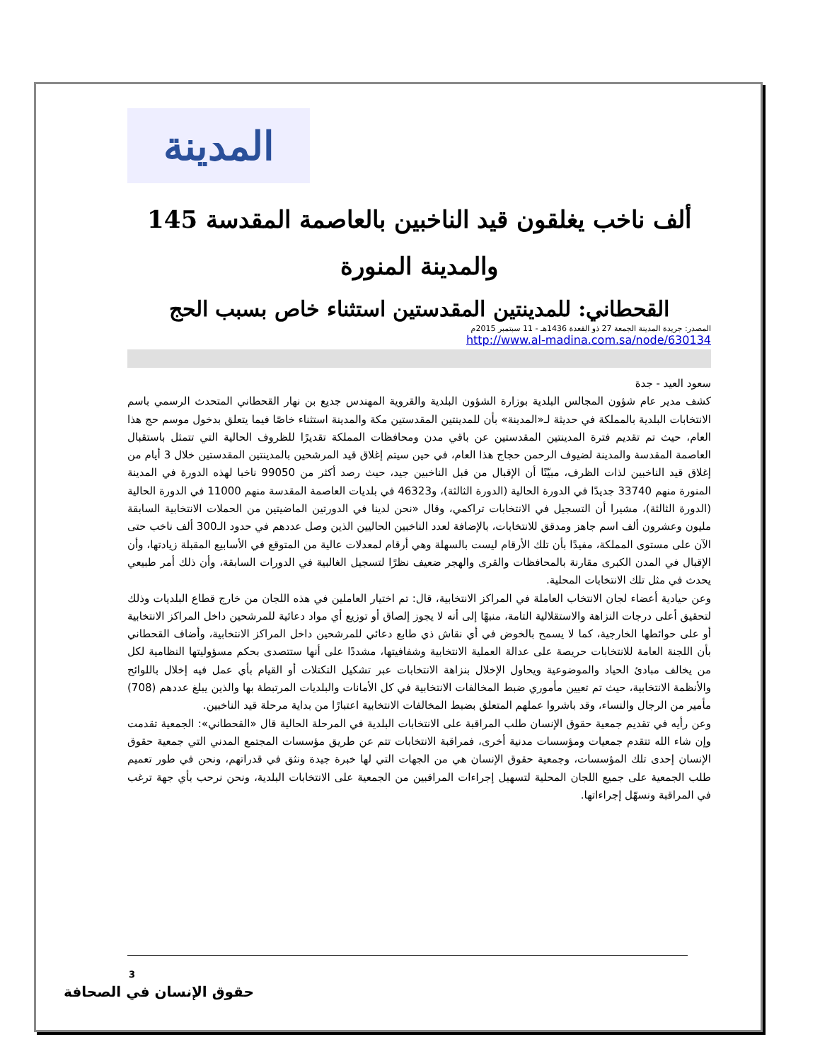المدينة
ألف ناخب يغلقون قيد الناخبين بالعاصمة المقدسة 145 والمدينة المنورة
القحطاني: للمدينتين المقدستين استثناء خاص بسبب الحج
المصدر: جريدة المدينة الجمعة 27 ذو القعدة 1436هـ - 11 سبتمبر 2015م
http://www.al-madina.com.sa/node/630134
سعود العيد - جدة
كشف مدير عام شؤون المجالس البلدية بوزارة الشؤون البلدية والقروية المهندس جديع بن نهار القحطاني المتحدث الرسمي باسم الانتخابات البلدية بالمملكة في حديثة لـ«المدينة» بأن للمدينتين المقدستين مكة والمدينة استثناء خاصًا فيما يتعلق بدخول موسم حج هذا العام، حيث تم تقديم فترة المدينتين المقدستين عن باقي مدن ومحافظات المملكة تقديرًا للظروف الحالية التي تتمثل باستقبال العاصمة المقدسة والمدينة لضيوف الرحمن حجاج هذا العام، في حين سيتم إغلاق قيد المرشحين بالمدينتين المقدستين خلال 3 أيام من إغلاق قيد الناخبين لذات الظرف، مبيّنًا أن الإقبال من قبل الناخبين جيد، حيث رصد أكثر من 99050 ناخبا لهذه الدورة في المدينة المنورة منهم 33740 جديدًا في الدورة الحالية (الدورة الثالثة)، و46323 في بلديات العاصمة المقدسة منهم 11000 في الدورة الحالية (الدورة الثالثة)، مشيرا أن التسجيل في الانتخابات تراكمي، وقال «نحن لدينا في الدورتين الماضيتين من الحملات الانتخابية السابقة مليون وعشرون ألف اسم جاهز ومدقق للانتخابات، بالإضافة لعدد الناخبين الحاليين الذين وصل عددهم في حدود الـ300 ألف ناخب حتى الآن على مستوى المملكة، مفيدًا بأن تلك الأرقام ليست بالسهلة وهي أرقام لمعدلات عالية من المتوقع في الأسابيع المقبلة زيادتها، وأن الإقبال في المدن الكبرى مقارنة بالمحافظات والقرى والهجر ضعيف نظرًا لتسجيل الغالبية في الدورات السابقة، وأن ذلك أمر طبيعي يحدث في مثل تلك الانتخابات المحلية.
وعن حيادية أعضاء لجان الانتخاب العاملة في المراكز الانتخابية، قال: تم اختيار العاملين في هذه اللجان من خارج قطاع البلديات وذلك لتحقيق أعلى درجات النزاهة والاستقلالية التامة، منبهًا إلى أنه لا يجوز إلصاق أو توزيع أي مواد دعائية للمرشحين داخل المراكز الانتخابية أو على حوائطها الخارجية، كما لا يسمح بالخوض في أي نقاش ذي طابع دعائي للمرشحين داخل المراكز الانتخابية، وأضاف القحطاني بأن اللجنة العامة للانتخابات حريصة على عدالة العملية الانتخابية وشفافيتها، مشددًا على أنها ستتصدى بحكم مسؤوليتها النظامية لكل من يخالف مبادئ الحياد والموضوعية ويحاول الإخلال بنزاهة الانتخابات عبر تشكيل التكتلات أو القيام بأي عمل فيه إخلال باللوائح والأنظمة الانتخابية، حيث تم تعيين مأموري ضبط المخالفات الانتخابية في كل الأمانات والبلديات المرتبطة بها والذين يبلغ عددهم (708) مأمير من الرجال والنساء، وقد باشروا عملهم المتعلق بضبط المخالفات الانتخابية اعتبارًا من بداية مرحلة قيد الناخبين.
وعن رأيه في تقديم جمعية حقوق الإنسان طلب المراقبة على الانتخابات البلدية في المرحلة الحالية قال «القحطاني»: الجمعية تقدمت وإن شاء الله تتقدم جمعيات ومؤسسات مدنية أخرى، فمراقبة الانتخابات تتم عن طريق مؤسسات المجتمع المدني التي جمعية حقوق الإنسان إحدى تلك المؤسسات، وجمعية حقوق الإنسان هي من الجهات التي لها خبرة جيدة ونثق في قدراتهم، ونحن في طور تعميم طلب الجمعية على جميع اللجان المحلية لتسهيل إجراءات المراقبين من الجمعية على الانتخابات البلدية، ونحن نرحب بأي جهة ترغب في المراقبة ونسهّل إجراءاتها.
3
حقوق الإنسان في الصحافة